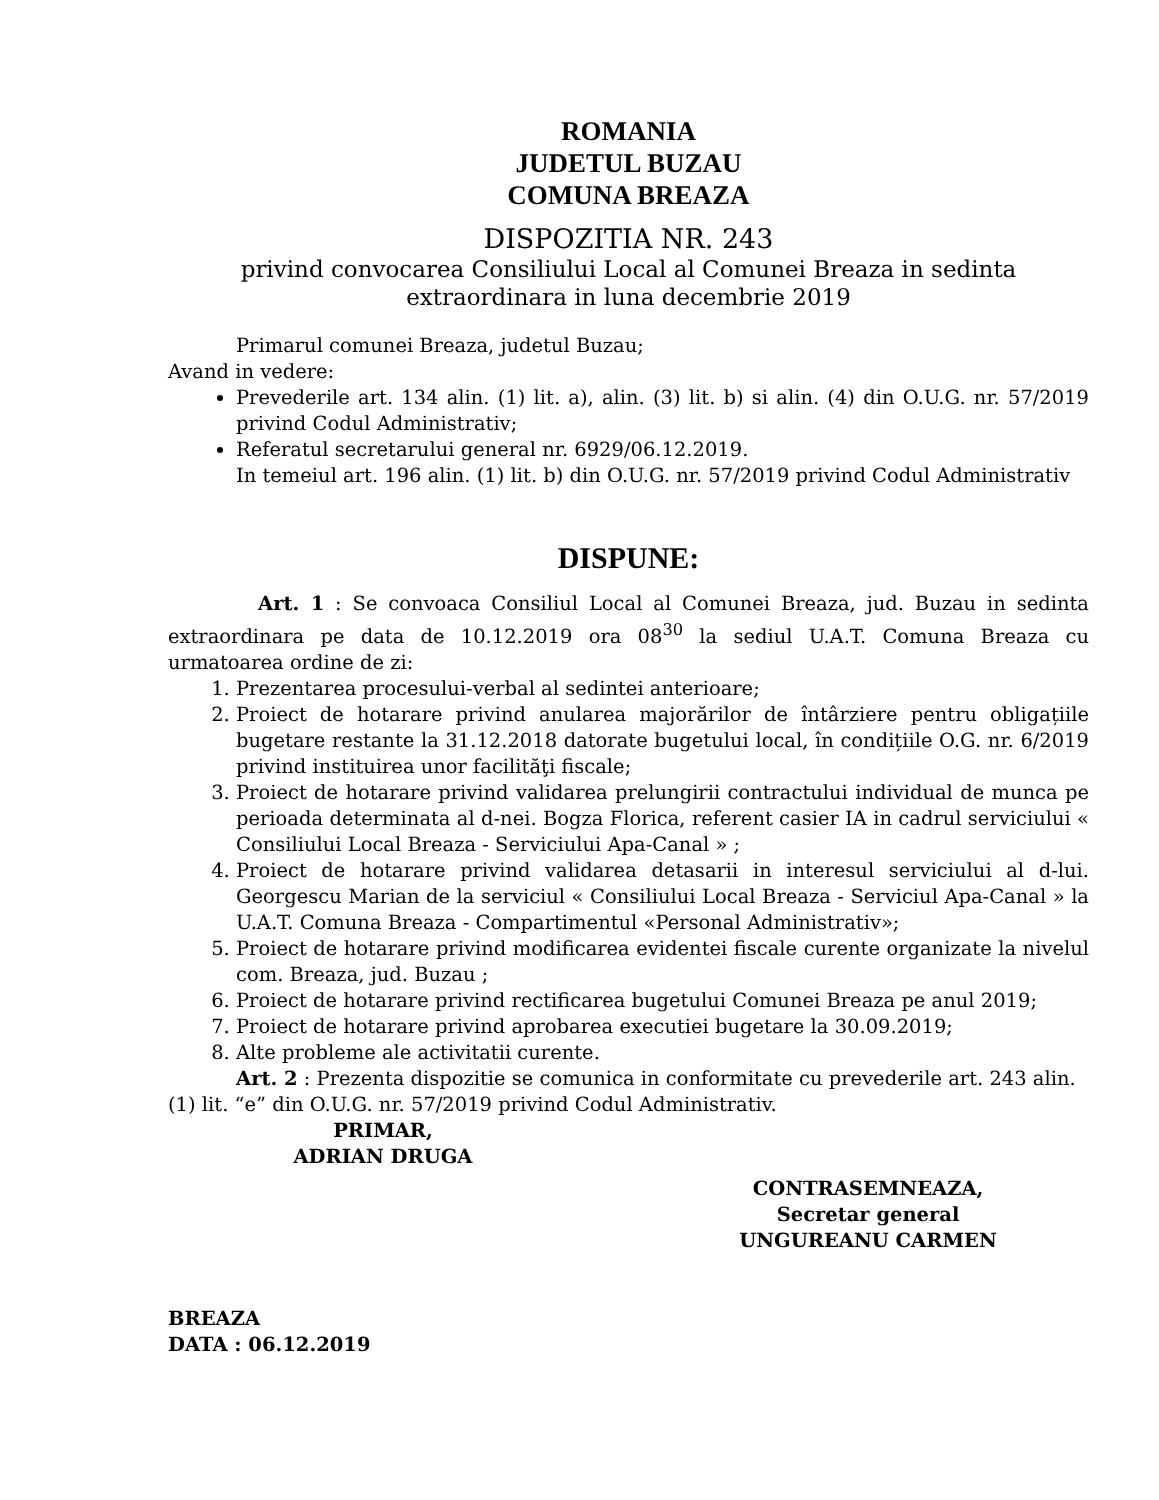ROMANIA
JUDETUL BUZAU
COMUNA BREAZA
DISPOZITIA NR. 243
privind convocarea Consiliului Local al Comunei Breaza in sedinta extraordinara in luna decembrie 2019
Primarul comunei Breaza, judetul Buzau;
Avand in vedere:
Prevederile art. 134 alin. (1) lit. a), alin. (3) lit. b) si alin. (4) din O.U.G. nr. 57/2019 privind Codul Administrativ;
Referatul secretarului general nr. 6929/06.12.2019.
In temeiul art. 196 alin. (1) lit. b) din O.U.G. nr. 57/2019 privind Codul Administrativ
DISPUNE:
Art. 1 : Se convoaca Consiliul Local al Comunei Breaza, jud. Buzau in sedinta extraordinara pe data de 10.12.2019 ora 08<sup>30</sup> la sediul U.A.T. Comuna Breaza cu urmatoarea ordine de zi:
1. Prezentarea procesului-verbal al sedintei anterioare;
2. Proiect de hotarare privind anularea majorărilor de întârziere pentru obligațiile bugetare restante la 31.12.2018 datorate bugetului local, în condițiile O.G. nr. 6/2019 privind instituirea unor facilităţi fiscale;
3. Proiect de hotarare privind validarea prelungirii contractului individual de munca pe perioada determinata al d-nei. Bogza Florica, referent casier IA in cadrul serviciului « Consiliului Local Breaza - Serviciului Apa-Canal » ;
4. Proiect de hotarare privind validarea detasarii in interesul serviciului al d-lui. Georgescu Marian de la serviciul « Consiliului Local Breaza - Serviciul Apa-Canal » la U.A.T. Comuna Breaza - Compartimentul «Personal Administrativ»;
5. Proiect de hotarare privind modificarea evidentei fiscale curente organizate la nivelul com. Breaza, jud. Buzau ;
6. Proiect de hotarare privind rectificarea bugetului Comunei Breaza pe anul 2019;
7. Proiect de hotarare privind aprobarea executiei bugetare la 30.09.2019;
8. Alte probleme ale activitatii curente.
Art. 2 : Prezenta dispozitie se comunica in conformitate cu prevederile art. 243 alin. (1) lit. “e” din O.U.G. nr. 57/2019 privind Codul Administrativ.
PRIMAR,
ADRIAN DRUGA
CONTRASEMNEAZA,
Secretar general
UNGUREANU CARMEN
BREAZA
DATA : 06.12.2019